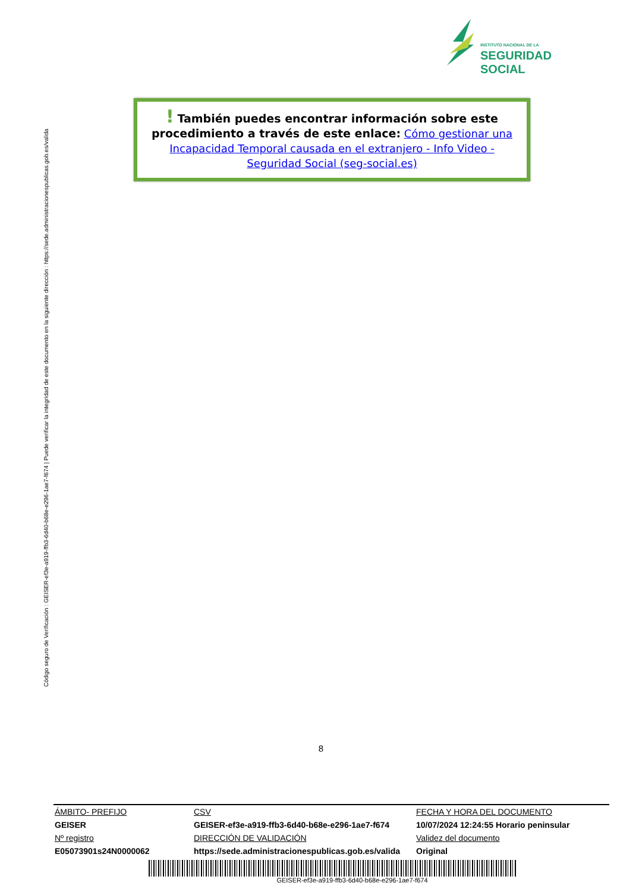INSTITUTO NACIONAL DE LA
SEGURIDAD SOCIAL
Código seguro de Verificación : GEISER-ef3e-a919-ffb3-6d40-b68e-e296-1ae7-f674 | Puede verificar la integridad de este documento en la siguiente dirección : https://sede.administracionespublicas.gob.es/valida
! También puedes encontrar información sobre este procedimiento a través de este enlace: Cómo gestionar una Incapacidad Temporal causada en el extranjero - Info Video - Seguridad Social (seg-social.es)
8
| ÁMBITO- PREFIJO | CSV | FECHA Y HORA DEL DOCUMENTO |
| GEISER | GEISER-ef3e-a919-ffb3-6d40-b68e-e296-1ae7-f674 | 10/07/2024 12:24:55 Horario peninsular |
| Nº registro | DIRECCIÓN DE VALIDACIÓN | Validez del documento |
| E05073901s24N0000062 | https://sede.administracionespublicas.gob.es/valida | Original |
GEISER-ef3e-a919-ffb3-6d40-b68e-e296-1ae7-f674